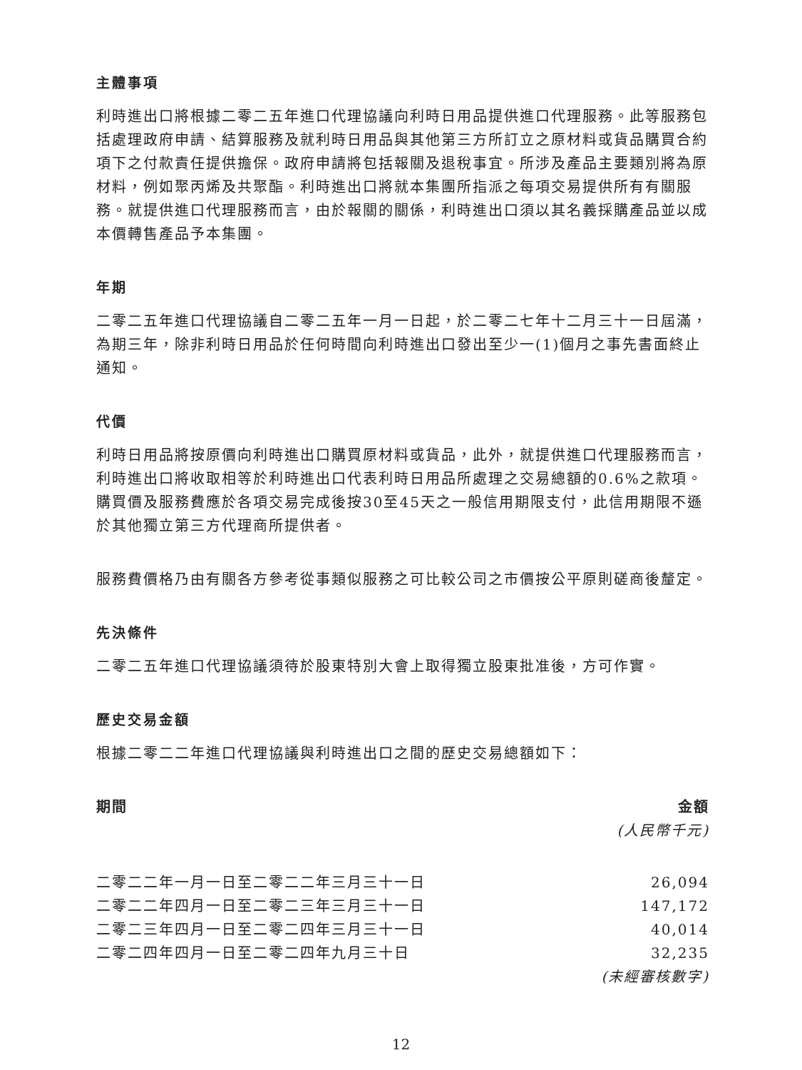主體事項
利時進出口將根據二零二五年進口代理協議向利時日用品提供進口代理服務。此等服務包括處理政府申請、結算服務及就利時日用品與其他第三方所訂立之原材料或貨品購買合約項下之付款責任提供擔保。政府申請將包括報關及退稅事宜。所涉及產品主要類別將為原材料，例如聚丙烯及共聚酯。利時進出口將就本集團所指派之每項交易提供所有有關服務。就提供進口代理服務而言，由於報關的關係，利時進出口須以其名義採購產品並以成本價轉售產品予本集團。
年期
二零二五年進口代理協議自二零二五年一月一日起，於二零二七年十二月三十一日屆滿，為期三年，除非利時日用品於任何時間向利時進出口發出至少一(1)個月之事先書面終止通知。
代價
利時日用品將按原價向利時進出口購買原材料或貨品，此外，就提供進口代理服務而言，利時進出口將收取相等於利時進出口代表利時日用品所處理之交易總額的0.6%之款項。購買價及服務費應於各項交易完成後按30至45天之一般信用期限支付，此信用期限不遜於其他獨立第三方代理商所提供者。
服務費價格乃由有關各方參考從事類似服務之可比較公司之市價按公平原則磋商後釐定。
先決條件
二零二五年進口代理協議須待於股東特別大會上取得獨立股東批准後，方可作實。
歷史交易金額
根據二零二二年進口代理協議與利時進出口之間的歷史交易總額如下：
| 期間 | 金額 |
| --- | --- |
| | (人民幣千元) |
| 二零二二年一月一日至二零二二年三月三十一日 | 26,094 |
| 二零二二年四月一日至二零二三年三月三十一日 | 147,172 |
| 二零二三年四月一日至二零二四年三月三十一日 | 40,014 |
| 二零二四年四月一日至二零二四年九月三十日 | 32,235 |
| | (未經審核數字) |
12